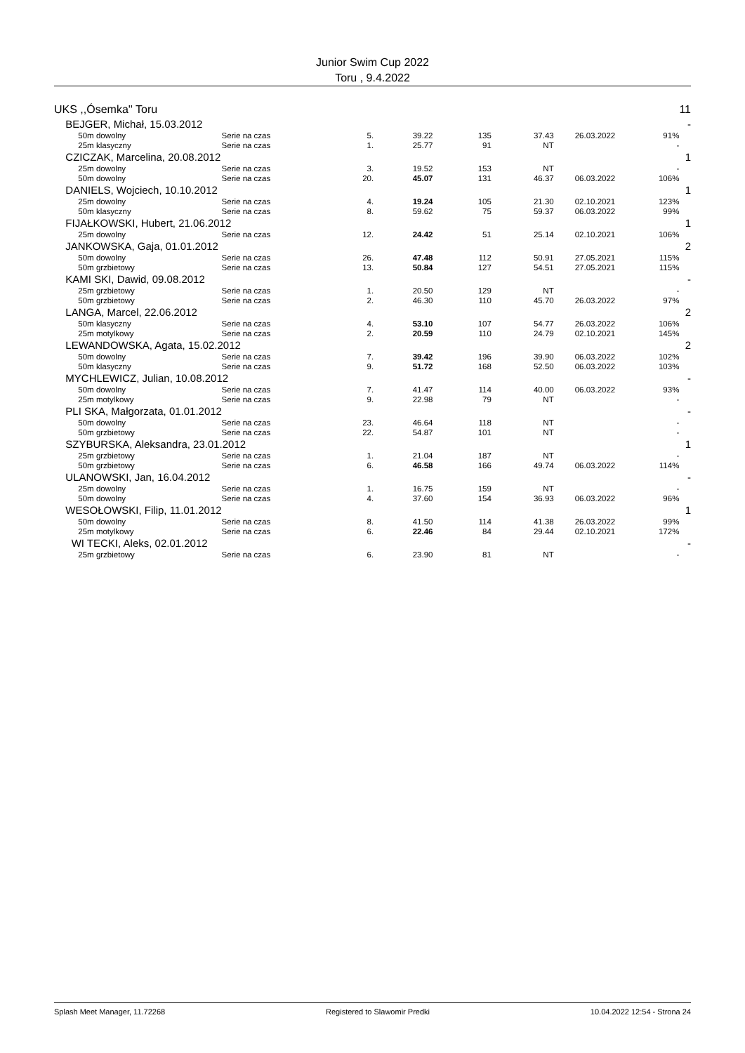Junior Swim Cup 2022
Toru , 9.4.2022
| UKS ,,Ósemka'' Toru | | | | | | | | | 11 |
| | BEJGER, Michał, 15.03.2012 | | | | | | | | - |
| | 50m dowolny | Serie na czas | 5. | 39.22 | 135 | 37.43 | 26.03.2022 | 91% | |
| | 25m klasyczny | Serie na czas | 1. | 25.77 | 91 | NT | | - | |
| | CZICZAK, Marcelina, 20.08.2012 | | | | | | | | 1 |
| | 25m dowolny | Serie na czas | 3. | 19.52 | 153 | NT | | - | |
| | 50m dowolny | Serie na czas | 20. | 45.07 | 131 | 46.37 | 06.03.2022 | 106% | |
| | DANIELS, Wojciech, 10.10.2012 | | | | | | | | 1 |
| | 25m dowolny | Serie na czas | 4. | 19.24 | 105 | 21.30 | 02.10.2021 | 123% | |
| | 50m klasyczny | Serie na czas | 8. | 59.62 | 75 | 59.37 | 06.03.2022 | 99% | |
| | FIJAŁKOWSKI, Hubert, 21.06.2012 | | | | | | | | 1 |
| | 25m dowolny | Serie na czas | 12. | 24.42 | 51 | 25.14 | 02.10.2021 | 106% | |
| | JANKOWSKA, Gaja, 01.01.2012 | | | | | | | | 2 |
| | 50m dowolny | Serie na czas | 26. | 47.48 | 112 | 50.91 | 27.05.2021 | 115% | |
| | 50m grzbietowy | Serie na czas | 13. | 50.84 | 127 | 54.51 | 27.05.2021 | 115% | |
| | KAMI SKI, Dawid, 09.08.2012 | | | | | | | | - |
| | 25m grzbietowy | Serie na czas | 1. | 20.50 | 129 | NT | | - | |
| | 50m grzbietowy | Serie na czas | 2. | 46.30 | 110 | 45.70 | 26.03.2022 | 97% | |
| | LANGA, Marcel, 22.06.2012 | | | | | | | | 2 |
| | 50m klasyczny | Serie na czas | 4. | 53.10 | 107 | 54.77 | 26.03.2022 | 106% | |
| | 25m motylkowy | Serie na czas | 2. | 20.59 | 110 | 24.79 | 02.10.2021 | 145% | |
| | LEWANDOWSKA, Agata, 15.02.2012 | | | | | | | | 2 |
| | 50m dowolny | Serie na czas | 7. | 39.42 | 196 | 39.90 | 06.03.2022 | 102% | |
| | 50m klasyczny | Serie na czas | 9. | 51.72 | 168 | 52.50 | 06.03.2022 | 103% | |
| | MYCHLEWICZ, Julian, 10.08.2012 | | | | | | | | - |
| | 50m dowolny | Serie na czas | 7. | 41.47 | 114 | 40.00 | 06.03.2022 | 93% | |
| | 25m motylkowy | Serie na czas | 9. | 22.98 | 79 | NT | | - | |
| | PLI SKA, Małgorzata, 01.01.2012 | | | | | | | | - |
| | 50m dowolny | Serie na czas | 23. | 46.64 | 118 | NT | | - | |
| | 50m grzbietowy | Serie na czas | 22. | 54.87 | 101 | NT | | - | |
| | SZYBURSKA, Aleksandra, 23.01.2012 | | | | | | | | 1 |
| | 25m grzbietowy | Serie na czas | 1. | 21.04 | 187 | NT | | - | |
| | 50m grzbietowy | Serie na czas | 6. | 46.58 | 166 | 49.74 | 06.03.2022 | 114% | |
| | ULANOWSKI, Jan, 16.04.2012 | | | | | | | | - |
| | 25m dowolny | Serie na czas | 1. | 16.75 | 159 | NT | | - | |
| | 50m dowolny | Serie na czas | 4. | 37.60 | 154 | 36.93 | 06.03.2022 | 96% | |
| | WESOŁOWSKI, Filip, 11.01.2012 | | | | | | | | 1 |
| | 50m dowolny | Serie na czas | 8. | 41.50 | 114 | 41.38 | 26.03.2022 | 99% | |
| | 25m motylkowy | Serie na czas | 6. | 22.46 | 84 | 29.44 | 02.10.2021 | 172% | |
| | WI TECKI, Aleks, 02.01.2012 | | | | | | | | - |
| | 25m grzbietowy | Serie na czas | 6. | 23.90 | 81 | NT | | - | |
Splash Meet Manager, 11.72268 Registered to Slawomir Predki 10.04.2022 12:54 - Strona 24